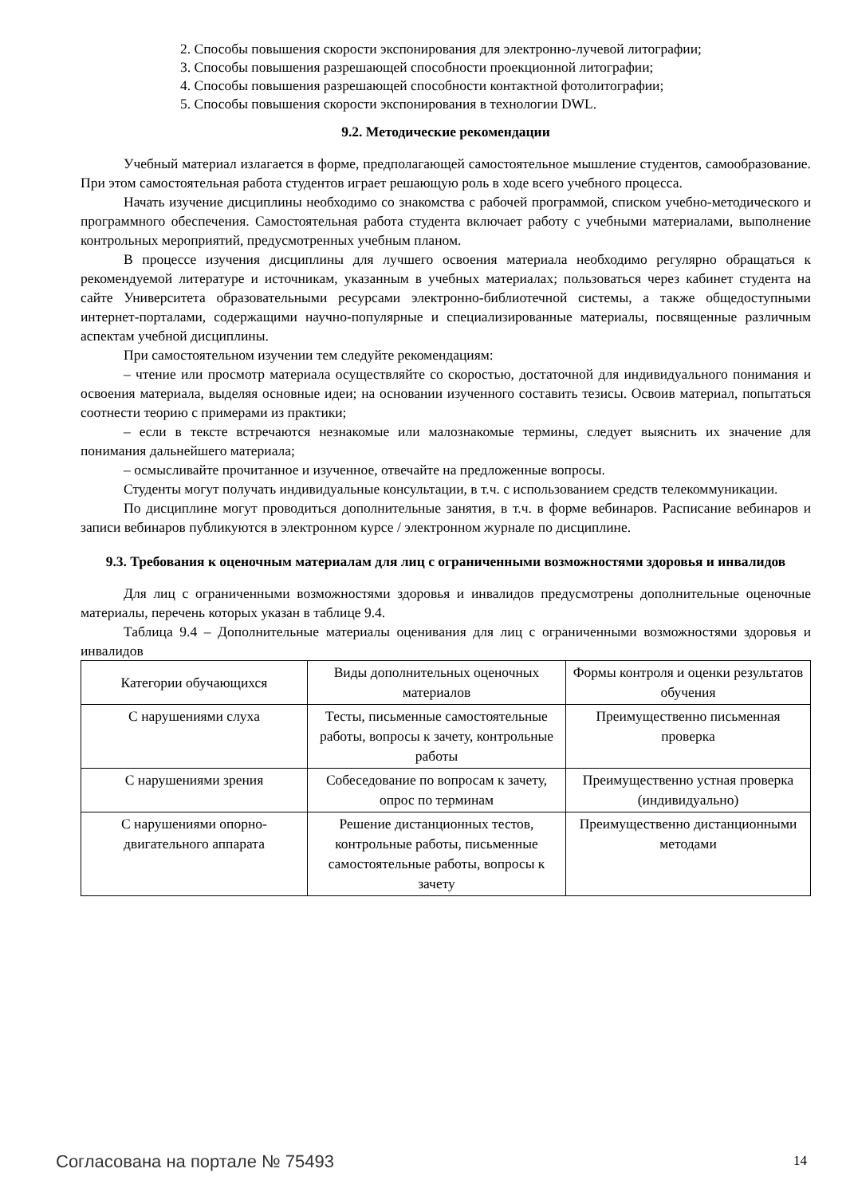2. Способы повышения скорости экспонирования для электронно-лучевой литографии;
3. Способы повышения разрешающей способности проекционной литографии;
4. Способы повышения разрешающей способности контактной фотолитографии;
5. Способы повышения скорости экспонирования в технологии DWL.
9.2. Методические рекомендации
Учебный материал излагается в форме, предполагающей самостоятельное мышление студентов, самообразование. При этом самостоятельная работа студентов играет решающую роль в ходе всего учебного процесса.
Начать изучение дисциплины необходимо со знакомства с рабочей программой, списком учебно-методического и программного обеспечения. Самостоятельная работа студента включает работу с учебными материалами, выполнение контрольных мероприятий, предусмотренных учебным планом.
В процессе изучения дисциплины для лучшего освоения материала необходимо регулярно обращаться к рекомендуемой литературе и источникам, указанным в учебных материалах; пользоваться через кабинет студента на сайте Университета образовательными ресурсами электронно-библиотечной системы, а также общедоступными интернет-порталами, содержащими научно-популярные и специализированные материалы, посвященные различным аспектам учебной дисциплины.
При самостоятельном изучении тем следуйте рекомендациям:
– чтение или просмотр материала осуществляйте со скоростью, достаточной для индивидуального понимания и освоения материала, выделяя основные идеи; на основании изученного составить тезисы. Освоив материал, попытаться соотнести теорию с примерами из практики;
– если в тексте встречаются незнакомые или малознакомые термины, следует выяснить их значение для понимания дальнейшего материала;
– осмысливайте прочитанное и изученное, отвечайте на предложенные вопросы.
Студенты могут получать индивидуальные консультации, в т.ч. с использованием средств телекоммуникации.
По дисциплине могут проводиться дополнительные занятия, в т.ч. в форме вебинаров. Расписание вебинаров и записи вебинаров публикуются в электронном курсе / электронном журнале по дисциплине.
9.3. Требования к оценочным материалам для лиц с ограниченными возможностями здоровья и инвалидов
Для лиц с ограниченными возможностями здоровья и инвалидов предусмотрены дополнительные оценочные материалы, перечень которых указан в таблице 9.4.
Таблица 9.4 – Дополнительные материалы оценивания для лиц с ограниченными возможностями здоровья и инвалидов
| Категории обучающихся | Виды дополнительных оценочных материалов | Формы контроля и оценки результатов обучения |
| С нарушениями слуха | Тесты, письменные самостоятельные работы, вопросы к зачету, контрольные работы | Преимущественно письменная проверка |
| С нарушениями зрения | Собеседование по вопросам к зачету, опрос по терминам | Преимущественно устная проверка (индивидуально) |
| С нарушениями опорно-двигательного аппарата | Решение дистанционных тестов, контрольные работы, письменные самостоятельные работы, вопросы к зачету | Преимущественно дистанционными методами |
Согласована на портале № 75493 14